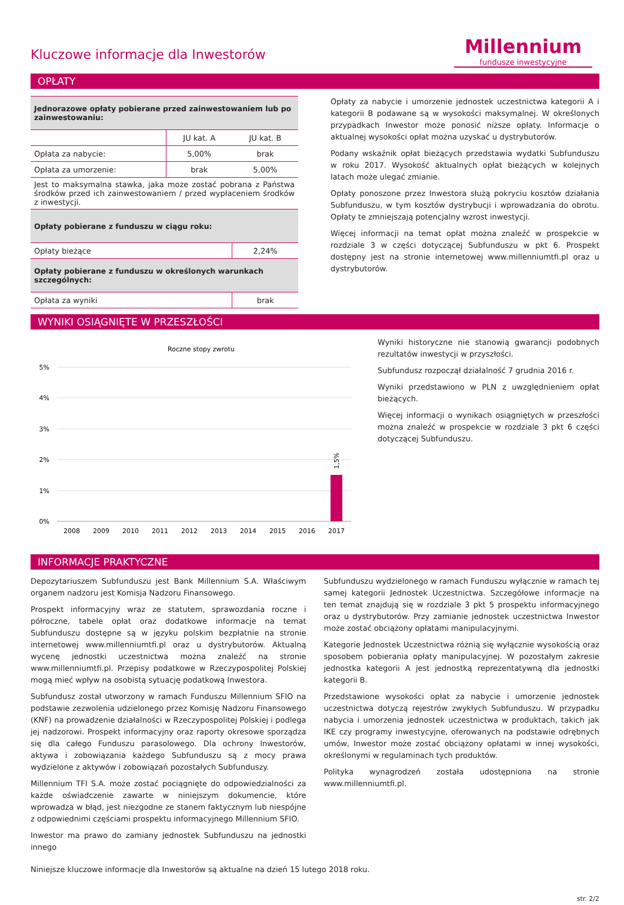Kluczowe informacje dla Inwestorów
Millennium
fundusze inwestycyjne
OPŁATY
| Jednorazowe opłaty pobierane przed zainwestowaniem lub po zainwestowaniu: | | |
| | JU kat. A | JU kat. B |
| Opłata za nabycie: | 5,00% | brak |
| Opłata za umorzenie: | brak | 5,00% |
| Jest to maksymalna stawka, jaka może zostać pobrana z Państwa środków przed ich zainwestowaniem / przed wypłaceniem środków z inwestycji. | | |
| Opłaty pobierane z funduszu w ciągu roku: | | |
| Opłaty bieżące | | 2,24% |
| Opłaty pobierane z funduszu w określonych warunkach szczególnych: | | |
| Opłata za wyniki | | brak |
Opłaty za nabycie i umorzenie jednostek uczestnictwa kategorii A i kategorii B podawane są w wysokości maksymalnej. W określonych przypadkach Inwestor może ponosić niższe opłaty. Informacje o aktualnej wysokości opłat można uzyskać u dystrybutorów.
Podany wskaźnik opłat bieżących przedstawia wydatki Subfunduszu w roku 2017. Wysokość aktualnych opłat bieżących w kolejnych latach może ulegać zmianie.
Opłaty ponoszone przez Inwestora służą pokryciu kosztów działania Subfunduszu, w tym kosztów dystrybucji i wprowadzania do obrotu. Opłaty te zmniejszają potencjalny wzrost inwestycji.
Więcej informacji na temat opłat można znaleźć w prospekcie w rozdziale 3 w części dotyczącej Subfunduszu w pkt 6. Prospekt dostępny jest na stronie internetowej www.millenniumtfi.pl oraz u dystrybutorów.
WYNIKI OSIĄGNIĘTE W PRZESZŁOŚCI
Roczne stopy zwrotu
5%
4%
3%
2%
1%
0%
1,5%
2008
2009
2010
2011
2012
2013
2014
2015
2016
2017
Wyniki historyczne nie stanowią gwarancji podobnych rezultatów inwestycji w przyszłości.
Subfundusz rozpoczął działalność 7 grudnia 2016 r.
Wyniki przedstawiono w PLN z uwzględnieniem opłat bieżących.
Więcej informacji o wynikach osiągniętych w przeszłości można znaleźć w prospekcie w rozdziale 3 pkt 6 części dotyczącej Subfunduszu.
INFORMACJE PRAKTYCZNE
Depozytariuszem Subfunduszu jest Bank Millennium S.A. Właściwym organem nadzoru jest Komisja Nadzoru Finansowego.
Prospekt informacyjny wraz ze statutem, sprawozdania roczne i półroczne, tabele opłat oraz dodatkowe informacje na temat Subfunduszu dostępne są w języku polskim bezpłatnie na stronie internetowej www.millenniumtfi.pl oraz u dystrybutorów. Aktualną wycenę jednostki uczestnictwa można znaleźć na stronie www.millenniumtfi.pl. Przepisy podatkowe w Rzeczypospolitej Polskiej mogą mieć wpływ na osobistą sytuację podatkową Inwestora.
Subfundusz został utworzony w ramach Funduszu Millennium SFIO na podstawie zezwolenia udzielonego przez Komisję Nadzoru Finansowego (KNF) na prowadzenie działalności w Rzeczypospolitej Polskiej i podlega jej nadzorowi. Prospekt informacyjny oraz raporty okresowe sporządza się dla całego Funduszu parasolowego. Dla ochrony Inwestorów, aktywa i zobowiązania każdego Subfunduszu są z mocy prawa wydzielone z aktywów i zobowiązań pozostałych Subfunduszy.
Millennium TFI S.A. może zostać pociągnięte do odpowiedzialności za każde oświadczenie zawarte w niniejszym dokumencie, które wprowadza w błąd, jest niezgodne ze stanem faktycznym lub niespójne z odpowiednimi częściami prospektu informacyjnego Millennium SFIO.
Inwestor ma prawo do zamiany jednostek Subfunduszu na jednostki innego
Subfunduszu wydzielonego w ramach Funduszu wyłącznie w ramach tej samej kategorii Jednostek Uczestnictwa. Szczegółowe informacje na ten temat znajdują się w rozdziale 3 pkt 5 prospektu informacyjnego oraz u dystrybutorów. Przy zamianie jednostek uczestnictwa Inwestor może zostać obciążony opłatami manipulacyjnymi.
Kategorie Jednostek Uczestnictwa różnią się wyłącznie wysokością oraz sposobem pobierania opłaty manipulacyjnej. W pozostałym zakresie jednostka kategorii A jest jednostką reprezentatywną dla jednostki kategorii B.
Przedstawione wysokości opłat za nabycie i umorzenie jednostek uczestnictwa dotyczą rejestrów zwykłych Subfunduszu. W przypadku nabycia i umorzenia jednostek uczestnictwa w produktach, takich jak IKE czy programy inwestycyjne, oferowanych na podstawie odrębnych umów, Inwestor może zostać obciążony opłatami w innej wysokości, określonymi w regulaminach tych produktów.
Polityka wynagrodzeń została udostępniona na stronie www.millenniumtfi.pl.
Niniejsze kluczowe informacje dla Inwestorów są aktualne na dzień 15 lutego 2018 roku.
str. 2/2